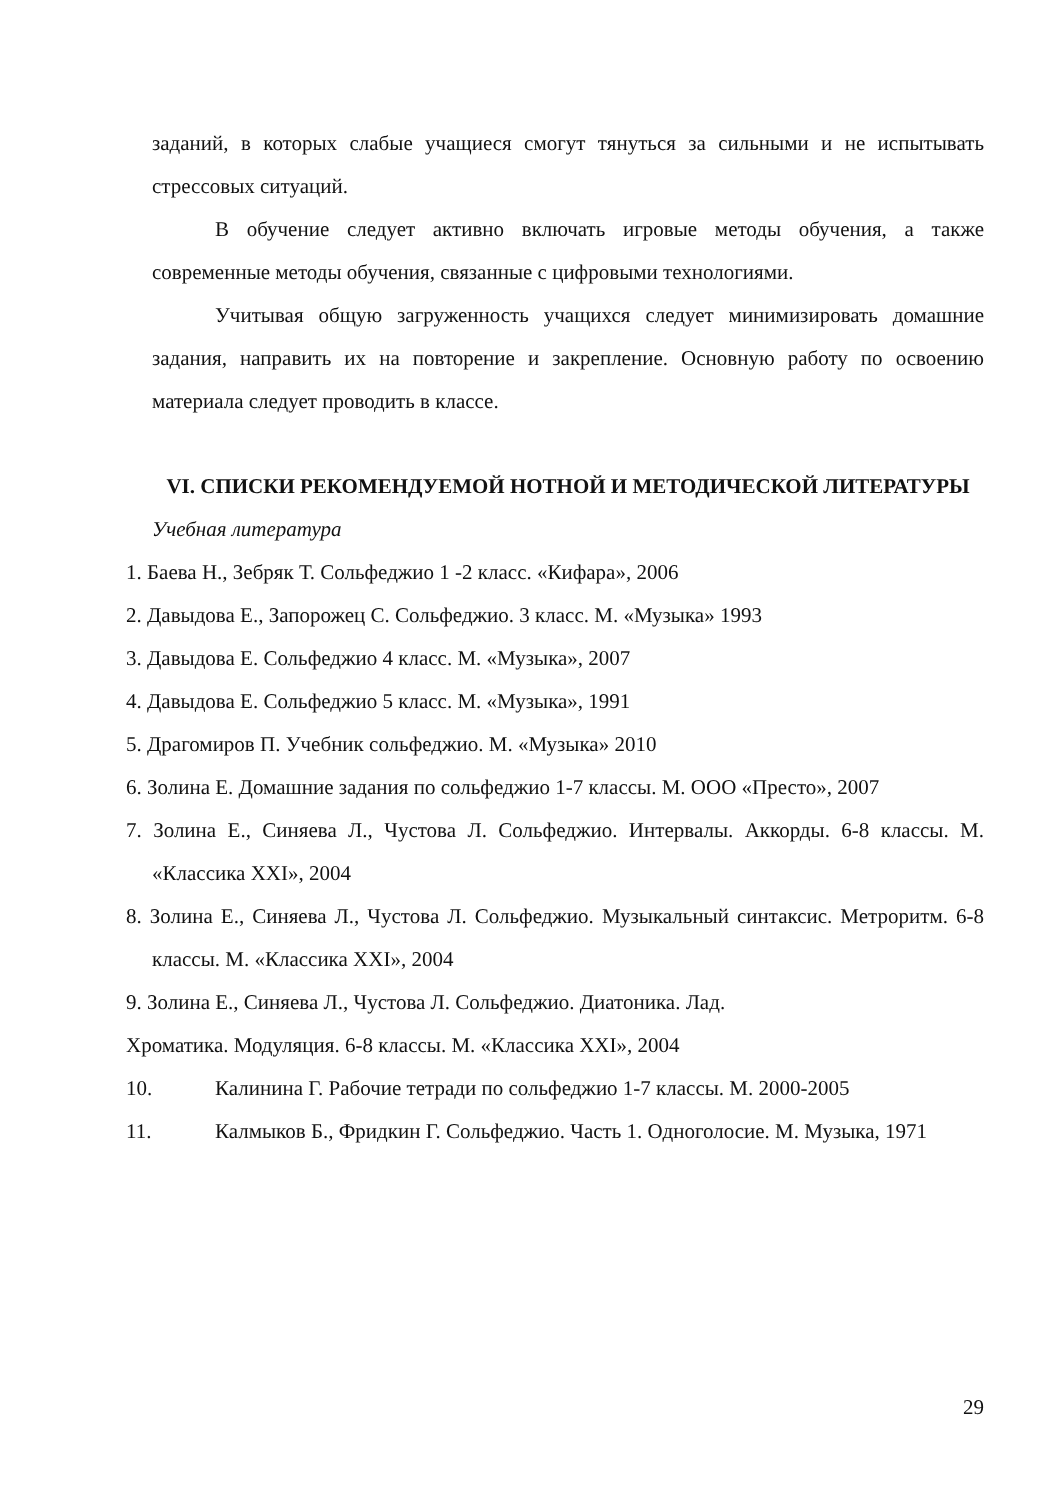заданий, в которых слабые учащиеся смогут тянуться за сильными и не испытывать стрессовых ситуаций.
В обучение следует активно включать игровые методы обучения, а также современные методы обучения, связанные с цифровыми технологиями.
Учитывая общую загруженность учащихся следует минимизировать домашние задания, направить их на повторение и закрепление. Основную работу по освоению материала следует проводить в классе.
VI. СПИСКИ РЕКОМЕНДУЕМОЙ НОТНОЙ И МЕТОДИЧЕСКОЙ ЛИТЕРАТУРЫ
Учебная литература
1. Баева Н., Зебряк Т. Сольфеджио 1 -2 класс. «Кифара», 2006
2. Давыдова Е., Запорожец С. Сольфеджио. 3 класс. М. «Музыка» 1993
3. Давыдова Е. Сольфеджио 4 класс. М. «Музыка», 2007
4. Давыдова Е. Сольфеджио 5 класс. М. «Музыка», 1991
5. Драгомиров П. Учебник сольфеджио. М. «Музыка» 2010
6. Золина Е. Домашние задания по сольфеджио 1-7 классы. М. ООО «Престо», 2007
7. Золина Е., Синяева Л., Чустова Л. Сольфеджио. Интервалы. Аккорды. 6-8 классы. М. «Классика XXI», 2004
8. Золина Е., Синяева Л., Чустова Л. Сольфеджио. Музыкальный синтаксис. Метроритм. 6-8 классы. М. «Классика XXI», 2004
9. Золина Е., Синяева Л., Чустова Л. Сольфеджио. Диатоника. Лад.
Хроматика. Модуляция. 6-8 классы. М. «Классика XXI», 2004
10. Калинина Г. Рабочие тетради по сольфеджио 1-7 классы. М. 2000-2005
11. Калмыков Б., Фридкин Г. Сольфеджио. Часть 1. Одноголосие. М. Музыка, 1971
29